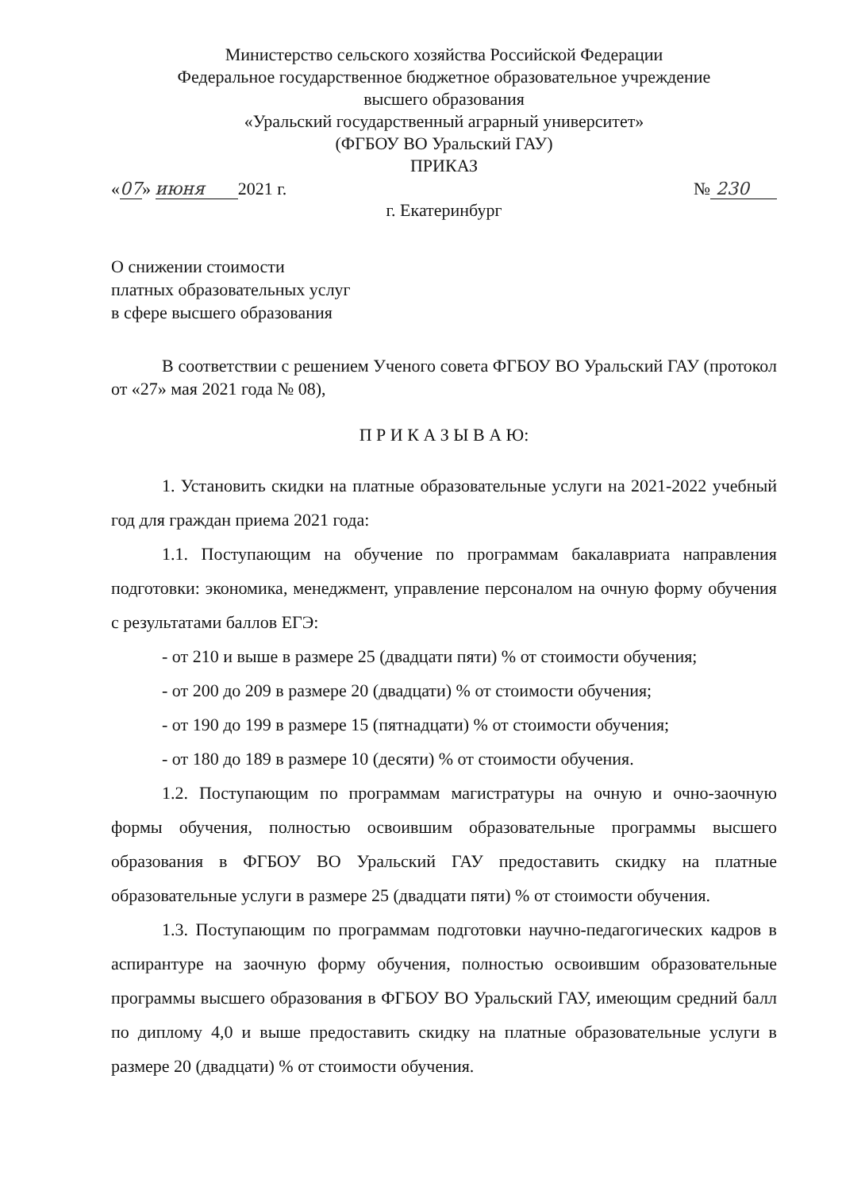Министерство сельского хозяйства Российской Федерации
Федеральное государственное бюджетное образовательное учреждение
высшего образования
«Уральский государственный аграрный университет»
(ФГБОУ ВО Уральский ГАУ)
ПРИКАЗ
«07» июня 2021 г. № 230
г. Екатеринбург
О снижении стоимости
платных образовательных услуг
в сфере высшего образования
В соответствии с решением Ученого совета ФГБОУ ВО Уральский ГАУ (протокол от «27» мая 2021 года № 08),
П Р И К А З Ы В А Ю:
1. Установить скидки на платные образовательные услуги на 2021-2022 учебный год для граждан приема 2021 года:
1.1. Поступающим на обучение по программам бакалавриата направления подготовки: экономика, менеджмент, управление персоналом на очную форму обучения с результатами баллов ЕГЭ:
- от 210 и выше в размере 25 (двадцати пяти) % от стоимости обучения;
- от 200 до 209 в размере 20 (двадцати) % от стоимости обучения;
- от 190 до 199 в размере 15 (пятнадцати) % от стоимости обучения;
- от 180 до 189 в размере 10 (десяти) % от стоимости обучения.
1.2. Поступающим по программам магистратуры на очную и очно-заочную формы обучения, полностью освоившим образовательные программы высшего образования в ФГБОУ ВО Уральский ГАУ предоставить скидку на платные образовательные услуги в размере 25 (двадцати пяти) % от стоимости обучения.
1.3. Поступающим по программам подготовки научно-педагогических кадров в аспирантуре на заочную форму обучения, полностью освоившим образовательные программы высшего образования в ФГБОУ ВО Уральский ГАУ, имеющим средний балл по диплому 4,0 и выше предоставить скидку на платные образовательные услуги в размере 20 (двадцати) % от стоимости обучения.